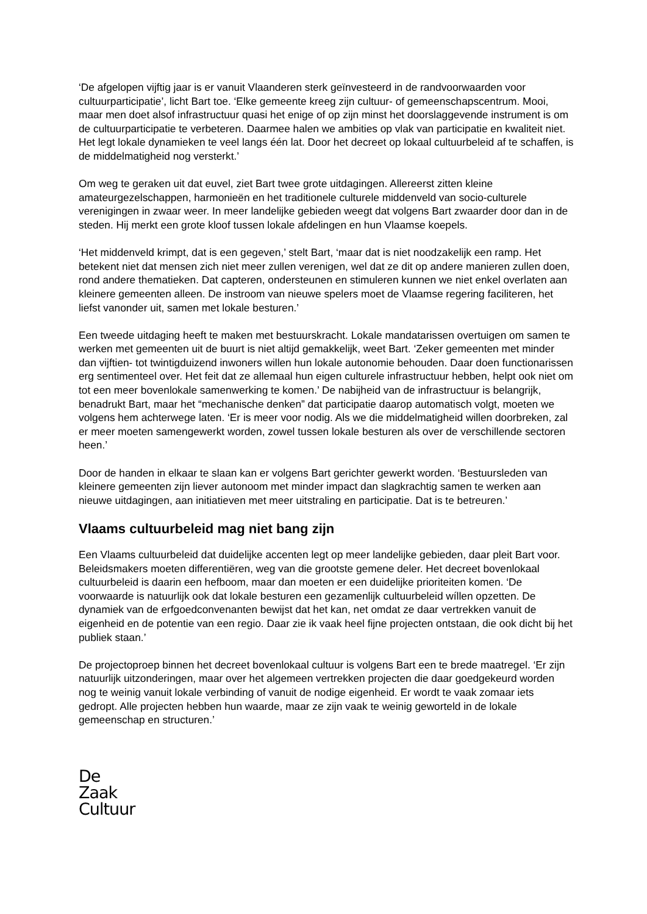‘De afgelopen vijftig jaar is er vanuit Vlaanderen sterk geïnvesteerd in de randvoorwaarden voor cultuurparticipatie’, licht Bart toe. ‘Elke gemeente kreeg zijn cultuur- of gemeenschapscentrum. Mooi, maar men doet alsof infrastructuur quasi het enige of op zijn minst het doorslaggevende instrument is om de cultuurparticipatie te verbeteren. Daarmee halen we ambities op vlak van participatie en kwaliteit niet. Het legt lokale dynamieken te veel langs één lat. Door het decreet op lokaal cultuurbeleid af te schaffen, is de middelmatigheid nog versterkt.’
Om weg te geraken uit dat euvel, ziet Bart twee grote uitdagingen. Allereerst zitten kleine amateurgezelschappen, harmonieën en het traditionele culturele middenveld van socio-culturele verenigingen in zwaar weer. In meer landelijke gebieden weegt dat volgens Bart zwaarder door dan in de steden. Hij merkt een grote kloof tussen lokale afdelingen en hun Vlaamse koepels.
‘Het middenveld krimpt, dat is een gegeven,’ stelt Bart, ‘maar dat is niet noodzakelijk een ramp. Het betekent niet dat mensen zich niet meer zullen verenigen, wel dat ze dit op andere manieren zullen doen, rond andere thematieken. Dat capteren, ondersteunen en stimuleren kunnen we niet enkel overlaten aan kleinere gemeenten alleen. De instroom van nieuwe spelers moet de Vlaamse regering faciliteren, het liefst vanonder uit, samen met lokale besturen.’
Een tweede uitdaging heeft te maken met bestuurskracht. Lokale mandatarissen overtuigen om samen te werken met gemeenten uit de buurt is niet altijd gemakkelijk, weet Bart. ‘Zeker gemeenten met minder dan vijftien- tot twintigduizend inwoners willen hun lokale autonomie behouden. Daar doen functionarissen erg sentimenteel over. Het feit dat ze allemaal hun eigen culturele infrastructuur hebben, helpt ook niet om tot een meer bovenlokale samenwerking te komen.’ De nabijheid van de infrastructuur is belangrijk, benadrukt Bart, maar het “mechanische denken” dat participatie daarop automatisch volgt, moeten we volgens hem achterwege laten. ‘Er is meer voor nodig. Als we die middelmatigheid willen doorbreken, zal er meer moeten samengewerkt worden, zowel tussen lokale besturen als over de verschillende sectoren heen.’
Door de handen in elkaar te slaan kan er volgens Bart gerichter gewerkt worden. ‘Bestuursleden van kleinere gemeenten zijn liever autonoom met minder impact dan slagkrachtig samen te werken aan nieuwe uitdagingen, aan initiatieven met meer uitstraling en participatie. Dat is te betreuren.’
Vlaams cultuurbeleid mag niet bang zijn
Een Vlaams cultuurbeleid dat duidelijke accenten legt op meer landelijke gebieden, daar pleit Bart voor. Beleidsmakers moeten differentiëren, weg van die grootste gemene deler. Het decreet bovenlokaal cultuurbeleid is daarin een hefboom, maar dan moeten er een duidelijke prioriteiten komen. ‘De voorwaarde is natuurlijk ook dat lokale besturen een gezamenlijk cultuurbeleid wíllen opzetten. De dynamiek van de erfgoedconvenanten bewijst dat het kan, net omdat ze daar vertrekken vanuit de eigenheid en de potentie van een regio. Daar zie ik vaak heel fijne projecten ontstaan, die ook dicht bij het publiek staan.’
De projectoproep binnen het decreet bovenlokaal cultuur is volgens Bart een te brede maatregel. ‘Er zijn natuurlijk uitzonderingen, maar over het algemeen vertrekken projecten die daar goedgekeurd worden nog te weinig vanuit lokale verbinding of vanuit de nodige eigenheid. Er wordt te vaak zomaar iets gedropt. Alle projecten hebben hun waarde, maar ze zijn vaak te weinig geworteld in de lokale gemeenschap en structuren.’
De
Zaak
Cultuur